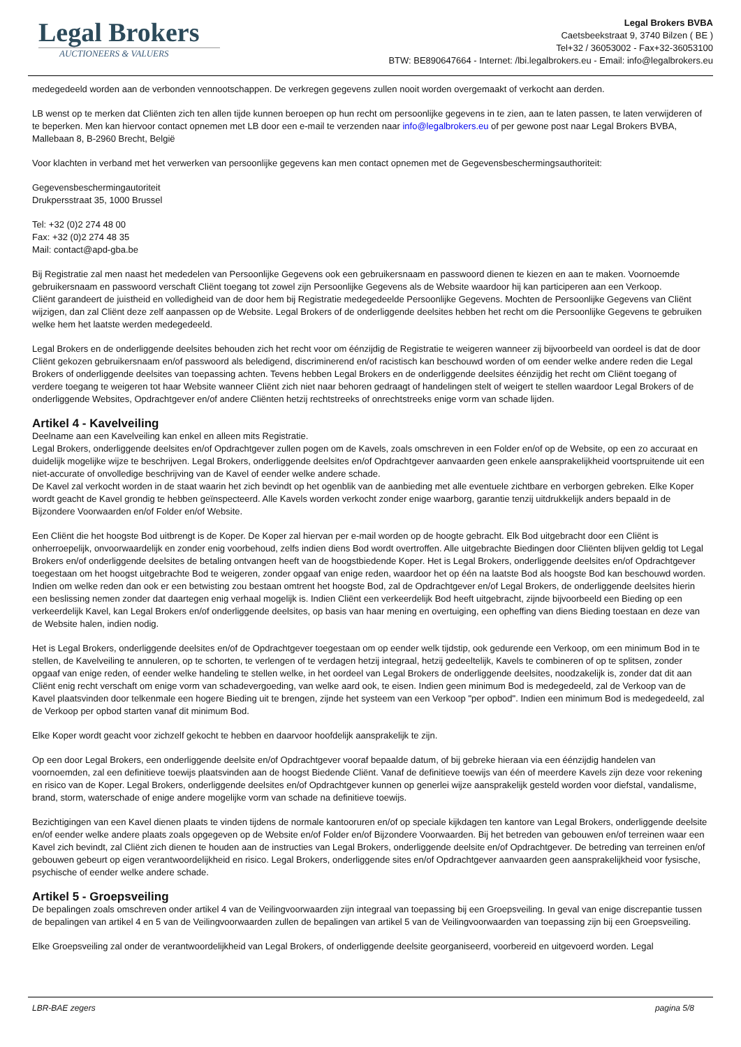Legal Brokers
AUCTIONEERS & VALUERS
Legal Brokers BVBA
Caetsbeekstraat 9, 3740 Bilzen ( BE )
Tel+32 / 36053002 - Fax+32-36053100
BTW: BE890647664 - Internet: /lbi.legalbrokers.eu - Email: info@legalbrokers.eu
medegedeeld worden aan de verbonden vennootschappen. De verkregen gegevens zullen nooit worden overgemaakt of verkocht aan derden.
LB wenst op te merken dat Cliënten zich ten allen tijde kunnen beroepen op hun recht om persoonlijke gegevens in te zien, aan te laten passen, te laten verwijderen of te beperken. Men kan hiervoor contact opnemen met LB door een e-mail te verzenden naar info@legalbrokers.eu of per gewone post naar Legal Brokers BVBA, Mallebaan 8, B-2960 Brecht, België
Voor klachten in verband met het verwerken van persoonlijke gegevens kan men contact opnemen met de Gegevensbeschermingsauthoriteit:
Gegevensbeschermingautoriteit
Drukpersstraat 35, 1000 Brussel
Tel: +32 (0)2 274 48 00
Fax: +32 (0)2 274 48 35
Mail: contact@apd-gba.be
Bij Registratie zal men naast het mededelen van Persoonlijke Gegevens ook een gebruikersnaam en passwoord dienen te kiezen en aan te maken. Voornoemde gebruikersnaam en passwoord verschaft Cliënt toegang tot zowel zijn Persoonlijke Gegevens als de Website waardoor hij kan participeren aan een Verkoop.
Cliënt garandeert de juistheid en volledigheid van de door hem bij Registratie medegedeelde Persoonlijke Gegevens. Mochten de Persoonlijke Gegevens van Cliënt wijzigen, dan zal Cliënt deze zelf aanpassen op de Website. Legal Brokers of de onderliggende deelsites hebben het recht om die Persoonlijke Gegevens te gebruiken welke hem het laatste werden medegedeeld.
Legal Brokers en de onderliggende deelsites behouden zich het recht voor om éénzijdig de Registratie te weigeren wanneer zij bijvoorbeeld van oordeel is dat de door Cliënt gekozen gebruikersnaam en/of passwoord als beledigend, discriminerend en/of racistisch kan beschouwd worden of om eender welke andere reden die Legal Brokers of onderliggende deelsites van toepassing achten. Tevens hebben Legal Brokers en de onderliggende deelsites éénzijdig het recht om Cliënt toegang of verdere toegang te weigeren tot haar Website wanneer Cliënt zich niet naar behoren gedraagt of handelingen stelt of weigert te stellen waardoor Legal Brokers of de onderliggende Websites, Opdrachtgever en/of andere Cliënten hetzij rechtstreeks of onrechtstreeks enige vorm van schade lijden.
Artikel 4 - Kavelveiling
Deelname aan een Kavelveiling kan enkel en alleen mits Registratie.
Legal Brokers, onderliggende deelsites en/of Opdrachtgever zullen pogen om de Kavels, zoals omschreven in een Folder en/of op de Website, op een zo accuraat en duidelijk mogelijke wijze te beschrijven. Legal Brokers, onderliggende deelsites en/of Opdrachtgever aanvaarden geen enkele aansprakelijkheid voortspruitende uit een niet-accurate of onvolledige beschrijving van de Kavel of eender welke andere schade.
De Kavel zal verkocht worden in de staat waarin het zich bevindt op het ogenblik van de aanbieding met alle eventuele zichtbare en verborgen gebreken. Elke Koper wordt geacht de Kavel grondig te hebben geïnspecteerd. Alle Kavels worden verkocht zonder enige waarborg, garantie tenzij uitdrukkelijk anders bepaald in de Bijzondere Voorwaarden en/of Folder en/of Website.
Een Cliënt die het hoogste Bod uitbrengt is de Koper. De Koper zal hiervan per e-mail worden op de hoogte gebracht. Elk Bod uitgebracht door een Cliënt is onherroepelijk, onvoorwaardelijk en zonder enig voorbehoud, zelfs indien diens Bod wordt overtroffen. Alle uitgebrachte Biedingen door Cliënten blijven geldig tot Legal Brokers en/of onderliggende deelsites de betaling ontvangen heeft van de hoogstbiedende Koper. Het is Legal Brokers, onderliggende deelsites en/of Opdrachtgever toegestaan om het hoogst uitgebrachte Bod te weigeren, zonder opgaaf van enige reden, waardoor het op één na laatste Bod als hoogste Bod kan beschouwd worden. Indien om welke reden dan ook er een betwisting zou bestaan omtrent het hoogste Bod, zal de Opdrachtgever en/of Legal Brokers, de onderliggende deelsites hierin een beslissing nemen zonder dat daartegen enig verhaal mogelijk is. Indien Cliënt een verkeerdelijk Bod heeft uitgebracht, zijnde bijvoorbeeld een Bieding op een verkeerdelijk Kavel, kan Legal Brokers en/of onderliggende deelsites, op basis van haar mening en overtuiging, een opheffing van diens Bieding toestaan en deze van de Website halen, indien nodig.
Het is Legal Brokers, onderliggende deelsites en/of de Opdrachtgever toegestaan om op eender welk tijdstip, ook gedurende een Verkoop, om een minimum Bod in te stellen, de Kavelveiling te annuleren, op te schorten, te verlengen of te verdagen hetzij integraal, hetzij gedeeltelijk, Kavels te combineren of op te splitsen, zonder opgaaf van enige reden, of eender welke handeling te stellen welke, in het oordeel van Legal Brokers de onderliggende deelsites, noodzakelijk is, zonder dat dit aan Cliënt enig recht verschaft om enige vorm van schadevergoeding, van welke aard ook, te eisen. Indien geen minimum Bod is medegedeeld, zal de Verkoop van de Kavel plaatsvinden door telkenmale een hogere Bieding uit te brengen, zijnde het systeem van een Verkoop "per opbod". Indien een minimum Bod is medegedeeld, zal de Verkoop per opbod starten vanaf dit minimum Bod.
Elke Koper wordt geacht voor zichzelf gekocht te hebben en daarvoor hoofdelijk aansprakelijk te zijn.
Op een door Legal Brokers, een onderliggende deelsite en/of Opdrachtgever vooraf bepaalde datum, of bij gebreke hieraan via een éénzijdig handelen van voornoemden, zal een definitieve toewijs plaatsvinden aan de hoogst Biedende Cliënt. Vanaf de definitieve toewijs van één of meerdere Kavels zijn deze voor rekening en risico van de Koper. Legal Brokers, onderliggende deelsites en/of Opdrachtgever kunnen op generlei wijze aansprakelijk gesteld worden voor diefstal, vandalisme, brand, storm, waterschade of enige andere mogelijke vorm van schade na definitieve toewijs.
Bezichtigingen van een Kavel dienen plaats te vinden tijdens de normale kantooruren en/of op speciale kijkdagen ten kantore van Legal Brokers, onderliggende deelsite en/of eender welke andere plaats zoals opgegeven op de Website en/of Folder en/of Bijzondere Voorwaarden. Bij het betreden van gebouwen en/of terreinen waar een Kavel zich bevindt, zal Cliënt zich dienen te houden aan de instructies van Legal Brokers, onderliggende deelsite en/of Opdrachtgever. De betreding van terreinen en/of gebouwen gebeurt op eigen verantwoordelijkheid en risico. Legal Brokers, onderliggende sites en/of Opdrachtgever aanvaarden geen aansprakelijkheid voor fysische, psychische of eender welke andere schade.
Artikel 5 - Groepsveiling
De bepalingen zoals omschreven onder artikel 4 van de Veilingvoorwaarden zijn integraal van toepassing bij een Groepsveiling. In geval van enige discrepantie tussen de bepalingen van artikel 4 en 5 van de Veilingvoorwaarden zullen de bepalingen van artikel 5 van de Veilingvoorwaarden van toepassing zijn bij een Groepsveiling.
Elke Groepsveiling zal onder de verantwoordelijkheid van Legal Brokers, of onderliggende deelsite georganiseerd, voorbereid en uitgevoerd worden. Legal
LBR-BAE zegers pagina 5/8